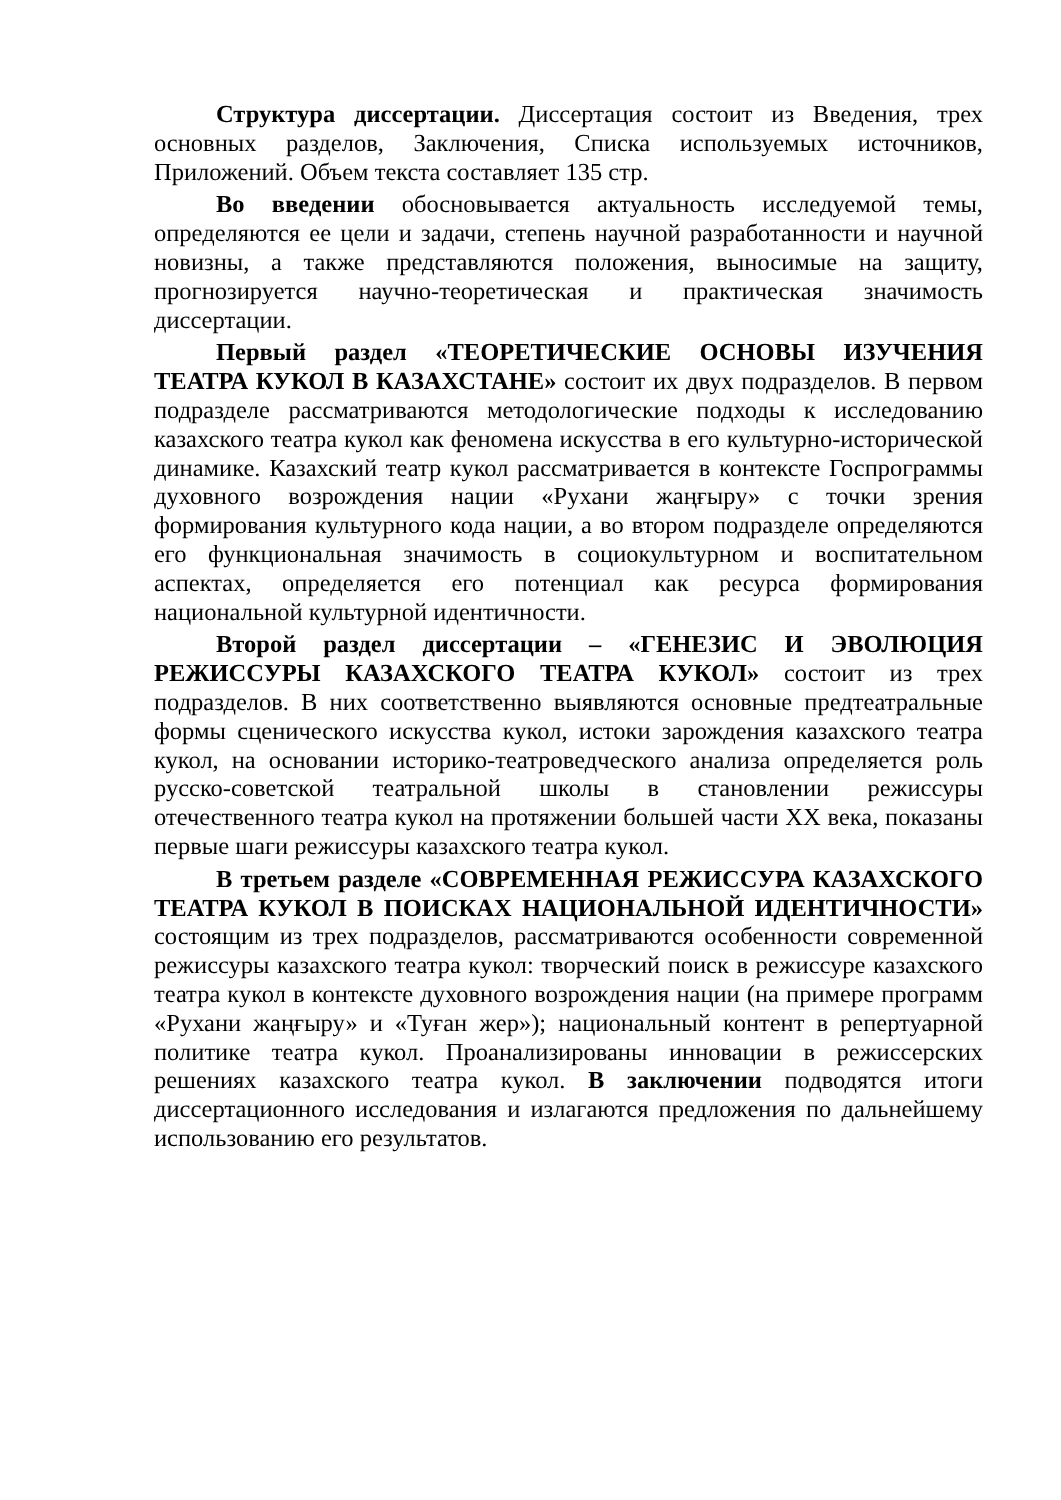Структура диссертации. Диссертация состоит из Введения, трех основных разделов, Заключения, Списка используемых источников, Приложений. Объем текста составляет 135 стр.
Во введении обосновывается актуальность исследуемой темы, определяются ее цели и задачи, степень научной разработанности и научной новизны, а также представляются положения, выносимые на защиту, прогнозируется научно-теоретическая и практическая значимость диссертации.
Первый раздел «ТЕОРЕТИЧЕСКИЕ ОСНОВЫ ИЗУЧЕНИЯ ТЕАТРА КУКОЛ В КАЗАХСТАНЕ» состоит их двух подразделов. В первом подразделе рассматриваются методологические подходы к исследованию казахского театра кукол как феномена искусства в его культурно-исторической динамике. Казахский театр кукол рассматривается в контексте Госпрограммы духовного возрождения нации «Рухани жаңғыру» с точки зрения формирования культурного кода нации, а во втором подразделе определяются его функциональная значимость в социокультурном и воспитательном аспектах, определяется его потенциал как ресурса формирования национальной культурной идентичности.
Второй раздел диссертации – «ГЕНЕЗИС И ЭВОЛЮЦИЯ РЕЖИССУРЫ КАЗАХСКОГО ТЕАТРА КУКОЛ» состоит из трех подразделов. В них соответственно выявляются основные предтеатральные формы сценического искусства кукол, истоки зарождения казахского театра кукол, на основании историко-театроведческого анализа определяется роль русско-советской театральной школы в становлении режиссуры отечественного театра кукол на протяжении большей части XX века, показаны первые шаги режиссуры казахского театра кукол.
В третьем разделе «СОВРЕМЕННАЯ РЕЖИССУРА КАЗАХСКОГО ТЕАТРА КУКОЛ В ПОИСКАХ НАЦИОНАЛЬНОЙ ИДЕНТИЧНОСТИ» состоящим из трех подразделов, рассматриваются особенности современной режиссуры казахского театра кукол: творческий поиск в режиссуре казахского театра кукол в контексте духовного возрождения нации (на примере программ «Рухани жаңғыру» и «Туған жер»); национальный контент в репертуарной политике театра кукол. Проанализированы инновации в режиссерских решениях казахского театра кукол. В заключении подводятся итоги диссертационного исследования и излагаются предложения по дальнейшему использованию его результатов.